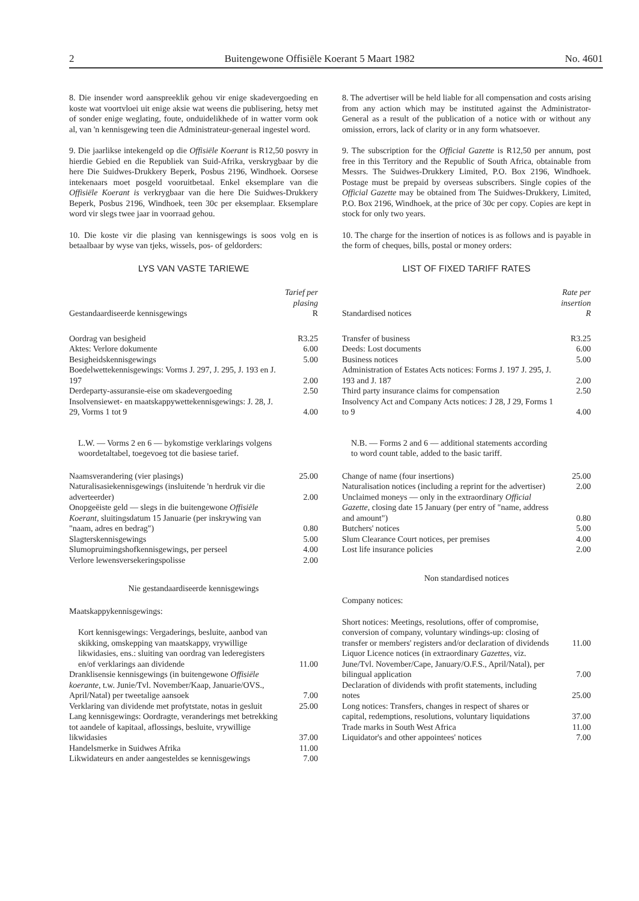2 Buitengewone Offisiële Koerant 5 Maart 1982 No. 4601
8. Die insender word aanspreeklik gehou vir enige skadevergoeding en koste wat voortvloei uit enige aksie wat weens die publisering, hetsy met of sonder enige weglating, foute, onduidelikhede of in watter vorm ook al, van 'n kennisgewing teen die Administrateur-generaal ingestel word.
9. Die jaarlikse intekengeld op die Offisiële Koerant is R12,50 posvry in hierdie Gebied en die Republiek van Suid-Afrika, verskrygbaar by die here Die Suidwes-Drukkery Beperk, Posbus 2196, Windhoek. Oorsese intekenaars moet posgeld vooruitbetaal. Enkel eksemplare van die Offisiële Koerant is verkrygbaar van die here Die Suidwes-Drukkery Beperk, Posbus 2196, Windhoek, teen 30c per eksemplaar. Eksemplare word vir slegs twee jaar in voorraad gehou.
10. Die koste vir die plasing van kennisgewings is soos volg en is betaalbaar by wyse van tjeks, wissels, pos- of geldorders:
LYS VAN VASTE TARIEWE
| Gestandaardiseerde kennisgewings | Tarief per plasing R |
| --- | --- |
| Oordrag van besigheid | R3.25 |
| Aktes: Verlore dokumente | 6.00 |
| Besigheidskennisgewings | 5.00 |
| Boedelwettekennisgewings: Vorms J. 297, J. 295, J. 193 en J. 197 | 2.00 |
| Derdeparty-assuransie-eise om skadevergoeding | 2.50 |
| Insolvensiewet- en maatskappywettekennisgewings: J. 28, J. 29, Vorms 1 tot 9 | 4.00 |
| L.W. — Vorms 2 en 6 — bykomstige verklarings volgens woordetaltabel, toegevoeg tot die basiese tarief. | |
| Naamsverandering (vier plasings) | 25.00 |
| Naturalisasiekennisgewings (insluitende 'n herdruk vir die adverteerder) | 2.00 |
| Onopgeëiste geld — slegs in die buitengewone Offisiële Koerant , sluitingsdatum 15 Januarie (per inskrywing van "naam, adres en bedrag") | 0.80 |
| Slagterskennisgewings | 5.00 |
| Slumopruimingshofkennisgewings, per perseel | 4.00 |
| Verlore lewensversekeringspolisse | 2.00 |
Nie gestandaardiseerde kennisgewings
Maatskappykennisgewings:
| Kort kennisgewings: Vergaderings, besluite, aanbod van skikking, omskepping van maatskappy, vrywillige likwidasies, ens.: sluiting van oordrag van lederegisters en/of verklarings aan dividende | 11.00 |
| Dranklisensie kennisgewings (in buitengewone Offisiële koerante , t.w. Junie/Tvl. November/Kaap, Januarie/OVS., April/Natal) per tweetalige aansoek | 7.00 |
| Verklaring van dividende met profytstate, notas in gesluit | 25.00 |
| Lang kennisgewings: Oordragte, veranderings met betrekking tot aandele of kapitaal, aflossings, besluite, vrywillige likwidasies | 37.00 |
| Handelsmerke in Suidwes Afrika | 11.00 |
| Likwidateurs en ander aangesteldes se kennisgewings | 7.00 |
8. The advertiser will be held liable for all compensation and costs arising from any action which may be instituted against the Administrator-General as a result of the publication of a notice with or without any omission, errors, lack of clarity or in any form whatsoever.
9. The subscription for the Official Gazette is R12,50 per annum, post free in this Territory and the Republic of South Africa, obtainable from Messrs. The Suidwes-Drukkery Limited, P.O. Box 2196, Windhoek. Postage must be prepaid by overseas subscribers. Single copies of the Official Gazette may be obtained from The Suidwes-Drukkery, Limited, P.O. Box 2196, Windhoek, at the price of 30c per copy. Copies are kept in stock for only two years.
10. The charge for the insertion of notices is as follows and is payable in the form of cheques, bills, postal or money orders:
LIST OF FIXED TARIFF RATES
| Standardised notices | Rate per insertion R |
| --- | --- |
| Transfer of business | R3.25 |
| Deeds: Lost documents | 6.00 |
| Business notices | 5.00 |
| Administration of Estates Acts notices: Forms J. 197 J. 295, J. 193 and J. 187 | 2.00 |
| Third party insurance claims for compensation | 2.50 |
| Insolvency Act and Company Acts notices: J 28, J 29, Forms 1 to 9 | 4.00 |
| N.B. — Forms 2 and 6 — additional statements according to word count table, added to the basic tariff. | |
| Change of name (four insertions) | 25.00 |
| Naturalisation notices (including a reprint for the advertiser) | 2.00 |
| Unclaimed moneys — only in the extraordinary Official Gazette , closing date 15 January (per entry of "name, address and amount") | 0.80 |
| Butchers' notices | 5.00 |
| Slum Clearance Court notices, per premises | 4.00 |
| Lost life insurance policies | 2.00 |
Non standardised notices
Company notices:
| Short notices: Meetings, resolutions, offer of compromise, conversion of company, voluntary windings-up: closing of transfer or members' registers and/or declaration of dividends | 11.00 |
| Liquor Licence notices (in extraordinary Gazettes , viz. June/Tvl. November/Cape, January/O.F.S., April/Natal), per bilingual application | 7.00 |
| Declaration of dividends with profit statements, including notes | 25.00 |
| Long notices: Transfers, changes in respect of shares or capital, redemptions, resolutions, voluntary liquidations | 37.00 |
| Trade marks in South West Africa | 11.00 |
| Liquidator's and other appointees' notices | 7.00 |